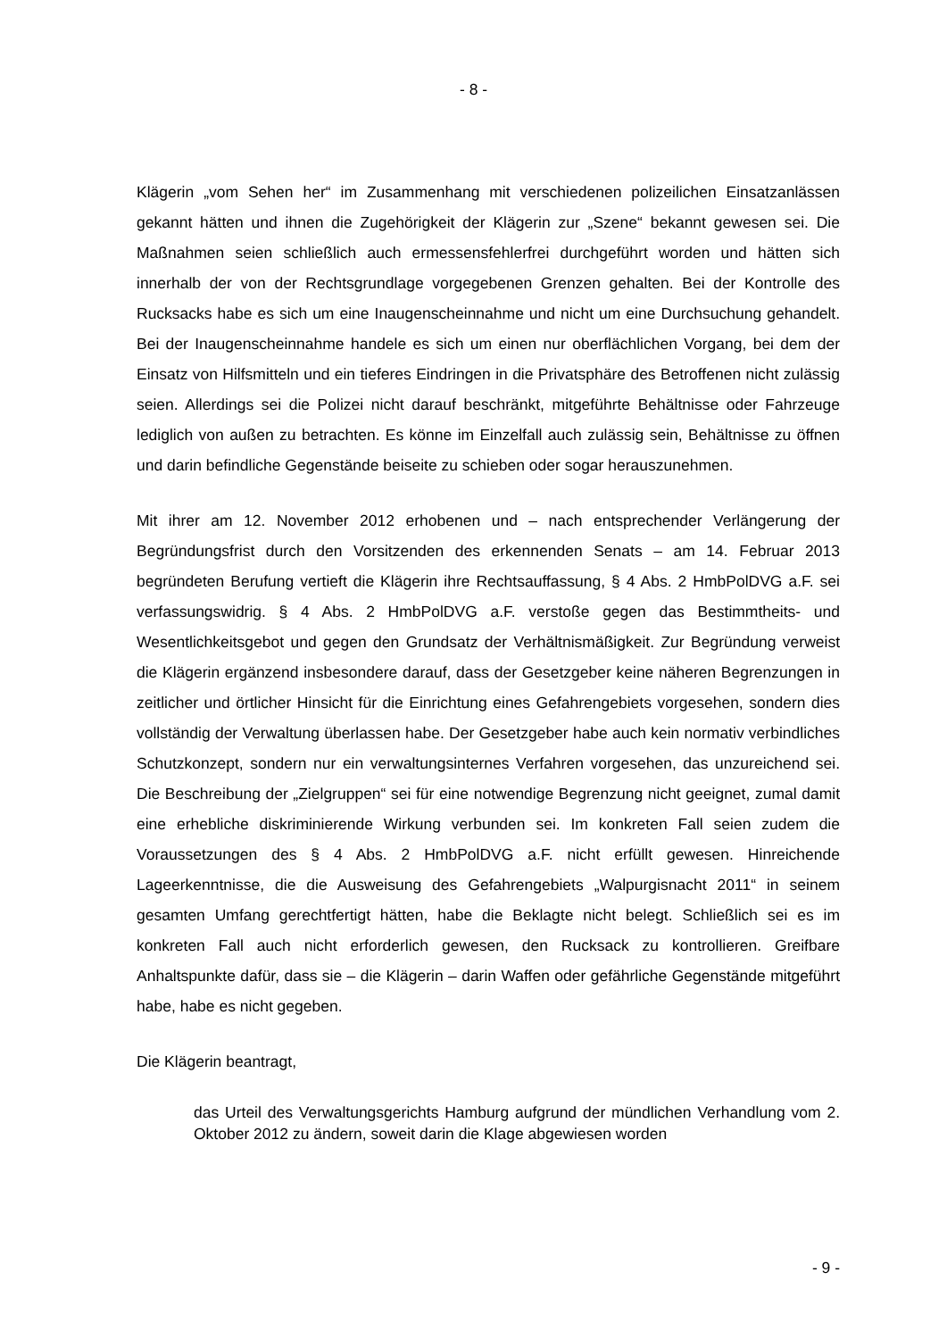- 8 -
Klägerin „vom Sehen her“ im Zusammenhang mit verschiedenen polizeilichen Einsatzanlässen gekannt hätten und ihnen die Zugehörigkeit der Klägerin zur „Szene“ bekannt gewesen sei. Die Maßnahmen seien schließlich auch ermessensfehlerfrei durchgeführt worden und hätten sich innerhalb der von der Rechtsgrundlage vorgegebenen Grenzen gehalten. Bei der Kontrolle des Rucksacks habe es sich um eine Inaugenscheinnahme und nicht um eine Durchsuchung gehandelt. Bei der Inaugenscheinnahme handele es sich um einen nur oberflächlichen Vorgang, bei dem der Einsatz von Hilfsmitteln und ein tieferes Eindringen in die Privatsphäre des Betroffenen nicht zulässig seien. Allerdings sei die Polizei nicht darauf beschränkt, mitgeführte Behältnisse oder Fahrzeuge lediglich von außen zu betrachten. Es könne im Einzelfall auch zulässig sein, Behältnisse zu öffnen und darin befindliche Gegenstände beiseite zu schieben oder sogar herauszunehmen.
Mit ihrer am 12. November 2012 erhobenen und – nach entsprechender Verlängerung der Begründungsfrist durch den Vorsitzenden des erkennenden Senats – am 14. Februar 2013 begründeten Berufung vertieft die Klägerin ihre Rechtsauffassung, § 4 Abs. 2 HmbPolDVG a.F. sei verfassungswidrig. § 4 Abs. 2 HmbPolDVG a.F. verstoße gegen das Bestimmtheits- und Wesentlichkeitsgebot und gegen den Grundsatz der Verhältnismäßigkeit. Zur Begründung verweist die Klägerin ergänzend insbesondere darauf, dass der Gesetzgeber keine näheren Begrenzungen in zeitlicher und örtlicher Hinsicht für die Einrichtung eines Gefahrengebiets vorgesehen, sondern dies vollständig der Verwaltung überlassen habe. Der Gesetzgeber habe auch kein normativ verbindliches Schutzkonzept, sondern nur ein verwaltungsinternes Verfahren vorgesehen, das unzureichend sei. Die Beschreibung der „Zielgruppen“ sei für eine notwendige Begrenzung nicht geeignet, zumal damit eine erhebliche diskriminierende Wirkung verbunden sei. Im konkreten Fall seien zudem die Voraussetzungen des § 4 Abs. 2 HmbPolDVG a.F. nicht erfüllt gewesen. Hinreichende Lageerkenntnisse, die die Ausweisung des Gefahrengebiets „Walpurgisnacht 2011“ in seinem gesamten Umfang gerechtfertigt hätten, habe die Beklagte nicht belegt. Schließlich sei es im konkreten Fall auch nicht erforderlich gewesen, den Rucksack zu kontrollieren. Greifbare Anhaltspunkte dafür, dass sie – die Klägerin – darin Waffen oder gefährliche Gegenstände mitgeführt habe, habe es nicht gegeben.
Die Klägerin beantragt,
das Urteil des Verwaltungsgerichts Hamburg aufgrund der mündlichen Verhandlung vom 2. Oktober 2012 zu ändern, soweit darin die Klage abgewiesen worden
- 9 -